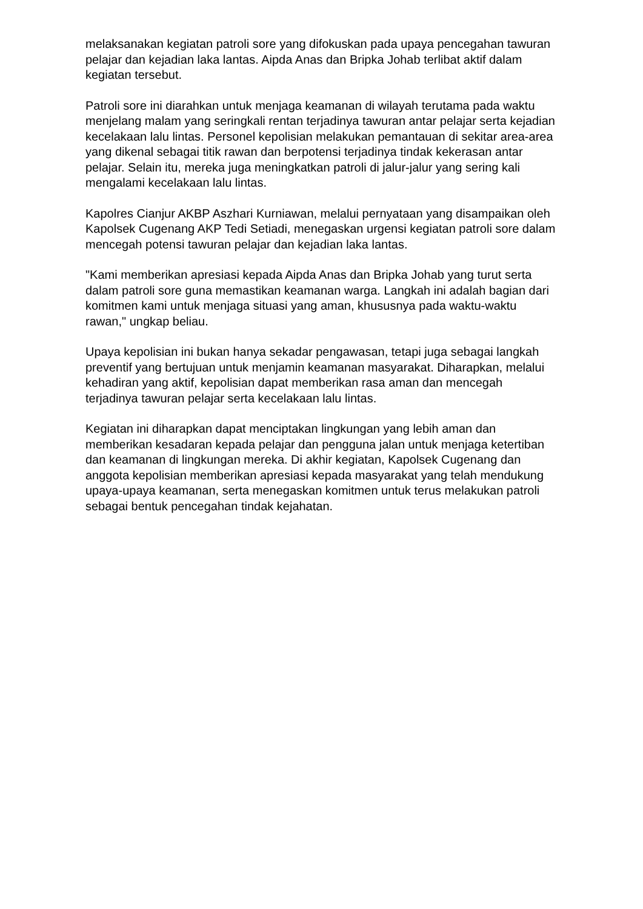melaksanakan kegiatan patroli sore yang difokuskan pada upaya pencegahan tawuran pelajar dan kejadian laka lantas. Aipda Anas dan Bripka Johab terlibat aktif dalam kegiatan tersebut.
Patroli sore ini diarahkan untuk menjaga keamanan di wilayah terutama pada waktu menjelang malam yang seringkali rentan terjadinya tawuran antar pelajar serta kejadian kecelakaan lalu lintas. Personel kepolisian melakukan pemantauan di sekitar area-area yang dikenal sebagai titik rawan dan berpotensi terjadinya tindak kekerasan antar pelajar. Selain itu, mereka juga meningkatkan patroli di jalur-jalur yang sering kali mengalami kecelakaan lalu lintas.
Kapolres Cianjur AKBP Aszhari Kurniawan, melalui pernyataan yang disampaikan oleh Kapolsek Cugenang AKP Tedi Setiadi, menegaskan urgensi kegiatan patroli sore dalam mencegah potensi tawuran pelajar dan kejadian laka lantas.
"Kami memberikan apresiasi kepada Aipda Anas dan Bripka Johab yang turut serta dalam patroli sore guna memastikan keamanan warga. Langkah ini adalah bagian dari komitmen kami untuk menjaga situasi yang aman, khususnya pada waktu-waktu rawan," ungkap beliau.
Upaya kepolisian ini bukan hanya sekadar pengawasan, tetapi juga sebagai langkah preventif yang bertujuan untuk menjamin keamanan masyarakat. Diharapkan, melalui kehadiran yang aktif, kepolisian dapat memberikan rasa aman dan mencegah terjadinya tawuran pelajar serta kecelakaan lalu lintas.
Kegiatan ini diharapkan dapat menciptakan lingkungan yang lebih aman dan memberikan kesadaran kepada pelajar dan pengguna jalan untuk menjaga ketertiban dan keamanan di lingkungan mereka. Di akhir kegiatan, Kapolsek Cugenang dan anggota kepolisian memberikan apresiasi kepada masyarakat yang telah mendukung upaya-upaya keamanan, serta menegaskan komitmen untuk terus melakukan patroli sebagai bentuk pencegahan tindak kejahatan.